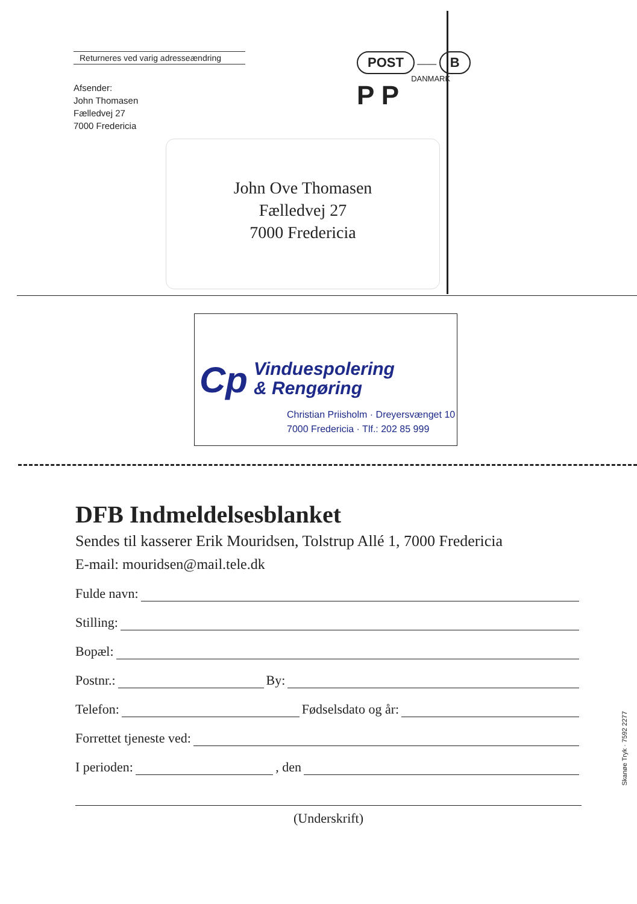Returneres ved varig adresseændring
Afsender:
John Thomasen
Fælledvej 27
7000 Fredericia
POST —— B
P P DANMARK
John Ove Thomasen
Fælledvej 27
7000 Fredericia
Cp
Vinduespolering
& Rengøring
Christian Priisholm · Dreyersvænget 10
7000 Fredericia · Tlf.: 202 85 999
DFB Indmeldelsesblanket
Sendes til kasserer Erik Mouridsen, Tolstrup Allé 1, 7000 Fredericia
E-mail: mouridsen@mail.tele.dk
Fulde navn:
Stilling:
Bopæl:
Postnr.: By:
Telefon: Fødselsdato og år:
Forrettet tjeneste ved:
I perioden: , den
(Underskrift)
Skanøe Tryk · 7592 2277